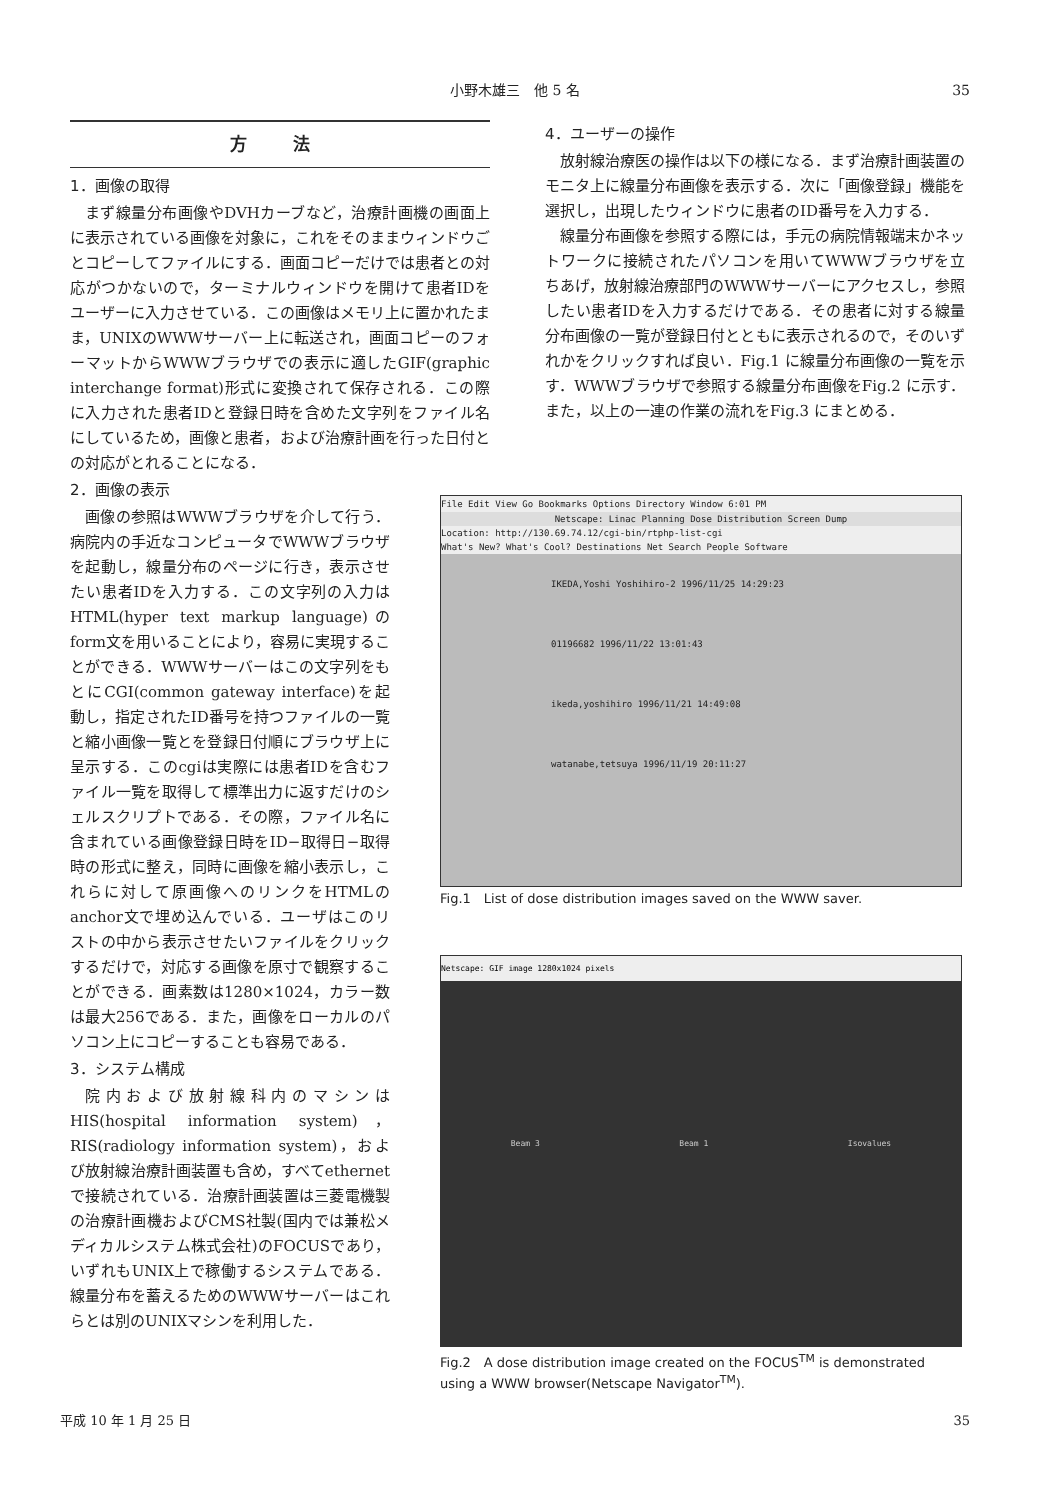小野木雄三　他 5 名 35
方 法
1．画像の取得
まず線量分布画像やDVHカーブなど，治療計画機の画面上に表示されている画像を対象に，これをそのままウィンドウごとコピーしてファイルにする．画面コピーだけでは患者との対応がつかないので，ターミナルウィンドウを開けて患者IDをユーザーに入力させている．この画像はメモリ上に置かれたまま，UNIXのWWWサーバー上に転送され，画面コピーのフォーマットからWWWブラウザでの表示に適したGIF(graphic interchange format)形式に変換されて保存される．この際に入力された患者IDと登録日時を含めた文字列をファイル名にしているため，画像と患者，および治療計画を行った日付との対応がとれることになる．
2．画像の表示
画像の参照はWWWブラウザを介して行う．病院内の手近なコンピュータでWWWブラウザを起動し，線量分布のページに行き，表示させたい患者IDを入力する．この文字列の入力はHTML(hyper text markup language)のform文を用いることにより，容易に実現することができる．WWWサーバーはこの文字列をもとにCGI(common gateway interface)を起動し，指定されたID番号を持つファイルの一覧と縮小画像一覧とを登録日付順にブラウザ上に呈示する．このcgiは実際には患者IDを含むファイル一覧を取得して標準出力に返すだけのシェルスクリプトである．その際，ファイル名に含まれている画像登録日時をID−取得日−取得時の形式に整え，同時に画像を縮小表示し，これらに対して原画像へのリンクをHTMLのanchor文で埋め込んでいる．ユーザはこのリストの中から表示させたいファイルをクリックするだけで，対応する画像を原寸で観察することができる．画素数は1280×1024，カラー数は最大256である．また，画像をローカルのパソコン上にコピーすることも容易である．
3．システム構成
院内および放射線科内のマシンはHIS(hospital information system)，RIS(radiology information system)，および放射線治療計画装置も含め，すべてethernetで接続されている．治療計画装置は三菱電機製の治療計画機およびCMS社製(国内では兼松メディカルシステム株式会社)のFOCUSであり，いずれもUNIX上で稼働するシステムである．線量分布を蓄えるためのWWWサーバーはこれらとは別のUNIXマシンを利用した．
4．ユーザーの操作
放射線治療医の操作は以下の様になる．まず治療計画装置のモニタ上に線量分布画像を表示する．次に「画像登録」機能を選択し，出現したウィンドウに患者のID番号を入力する．
線量分布画像を参照する際には，手元の病院情報端末かネットワークに接続されたパソコンを用いてWWWブラウザを立ちあげ，放射線治療部門のWWWサーバーにアクセスし，参照したい患者IDを入力するだけである．その患者に対する線量分布画像の一覧が登録日付とともに表示されるので，そのいずれかをクリックすれば良い．Fig.1 に線量分布画像の一覧を示す．WWWブラウザで参照する線量分布画像をFig.2 に示す．また，以上の一連の作業の流れをFig.3 にまとめる．
File Edit View Go Bookmarks Options Directory Window 6:01 PM
Netscape: Linac Planning Dose Distribution Screen Dump
Location: http://130.69.74.12/cgi-bin/rtphp-list-cgi
What's New? What's Cool? Destinations Net Search People Software
IKEDA,Yoshi Yoshihiro-2 1996/11/25 14:29:23
01196682 1996/11/22 13:01:43
ikeda,yoshihiro 1996/11/21 14:49:08
watanabe,tetsuya 1996/11/19 20:11:27
Fig.1　List of dose distribution images saved on the WWW saver.
Netscape: GIF image 1280x1024 pixels
Beam 3 Beam 1 Isovalues
Fig.2　A dose distribution image created on the FOCUS<sup>TM</sup> is demonstrated using a WWW browser(Netscape Navigator<sup>TM</sup>).
平成 10 年 1 月 25 日 35